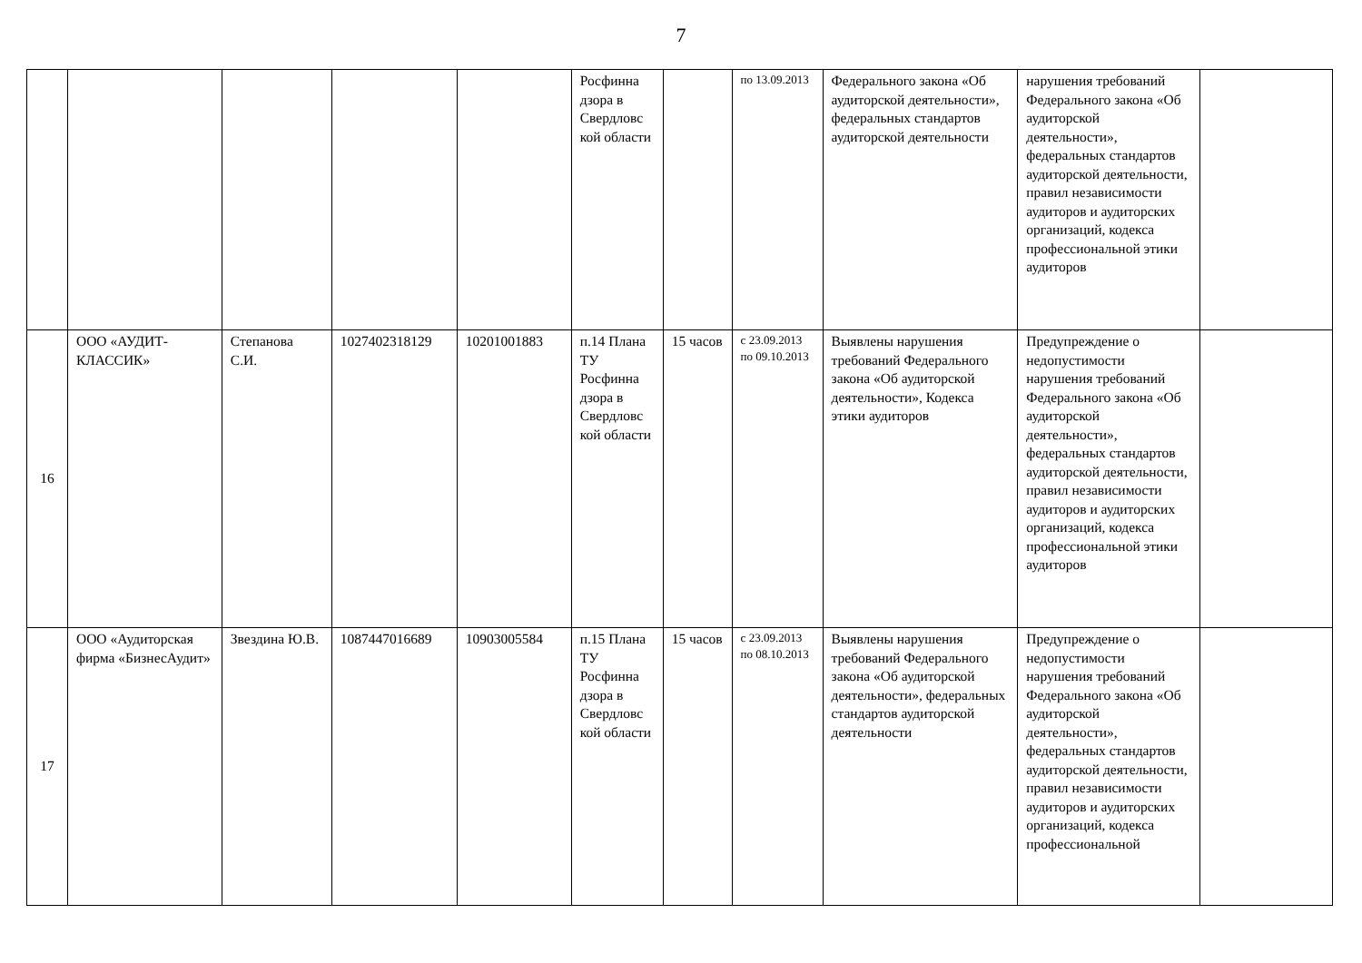7
| | | | | | Росфинна дзора в Свердловс кой области | | по 13.09.2013 | Федерального закона «Об аудиторской деятельности», федеральных стандартов аудиторской деятельности | нарушения требований Федерального закона «Об аудиторской деятельности», федеральных стандартов аудиторской деятельности, правил независимости аудиторов и аудиторских организаций, кодекса профессиональной этики аудиторов | |
| 16 | ООО «АУДИТ-КЛАССИК» | Степанова С.И. | 1027402318129 | 10201001883 | п.14 Плана ТУ Росфинна дзора в Свердловс кой области | 15 часов | с 23.09.2013 по 09.10.2013 | Выявлены нарушения требований Федерального закона «Об аудиторской деятельности», Кодекса этики аудиторов | Предупреждение о недопустимости нарушения требований Федерального закона «Об аудиторской деятельности», федеральных стандартов аудиторской деятельности, правил независимости аудиторов и аудиторских организаций, кодекса профессиональной этики аудиторов | |
| 17 | ООО «Аудиторская фирма «БизнесАудит» | Звездина Ю.В. | 1087447016689 | 10903005584 | п.15 Плана ТУ Росфинна дзора в Свердловс кой области | 15 часов | с 23.09.2013 по 08.10.2013 | Выявлены нарушения требований Федерального закона «Об аудиторской деятельности», федеральных стандартов аудиторской деятельности | Предупреждение о недопустимости нарушения требований Федерального закона «Об аудиторской деятельности», федеральных стандартов аудиторской деятельности, правил независимости аудиторов и аудиторских организаций, кодекса профессиональной | |